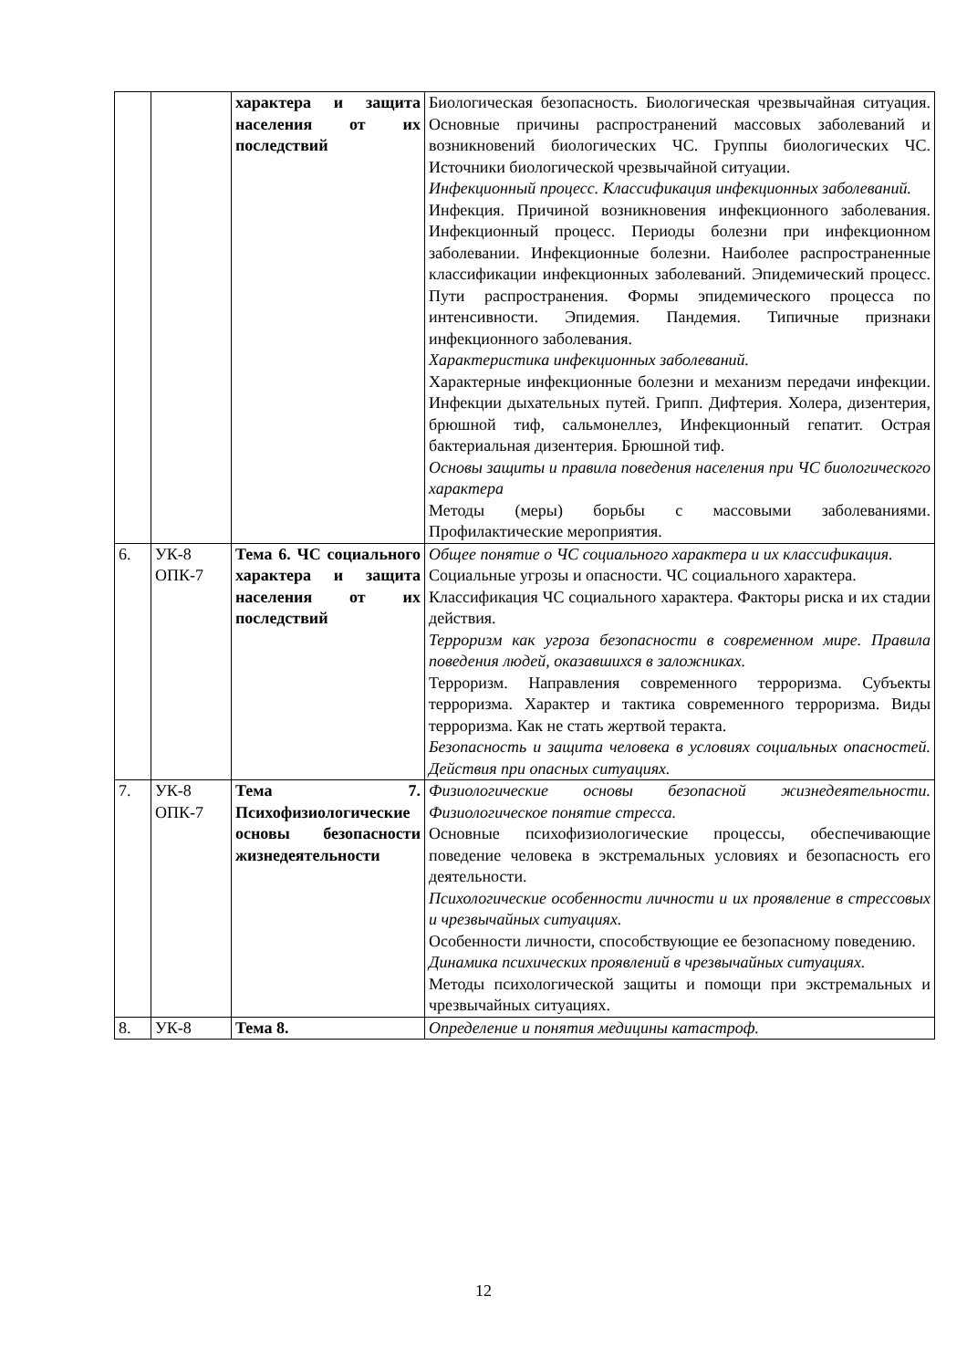| | | характера и защита населения от их последствий | Биологическая безопасность. Биологическая чрезвычайная ситуация. Основные причины распространений массовых заболеваний и возникновений биологических ЧС. Группы биологических ЧС. Источники биологической чрезвычайной ситуации. Инфекционный процесс. Классификация инфекционных заболеваний. Инфекция. Причиной возникновения инфекционного заболевания. Инфекционный процесс. Периоды болезни при инфекционном заболевании. Инфекционные болезни. Наиболее распространенные классификации инфекционных заболеваний. Эпидемический процесс. Пути распространения. Формы эпидемического процесса по интенсивности. Эпидемия. Пандемия. Типичные признаки инфекционного заболевания. Характеристика инфекционных заболеваний. Характерные инфекционные болезни и механизм передачи инфекции. Инфекции дыхательных путей. Грипп. Дифтерия. Холера, дизентерия, брюшной тиф, сальмонеллез, Инфекционный гепатит. Острая бактериальная дизентерия. Брюшной тиф. Основы защиты и правила поведения населения при ЧС биологического характера Методы (меры) борьбы с массовыми заболеваниями. Профилактические мероприятия. |
| 6. | УК-8 ОПК-7 | Тема 6. ЧС социального характера и защита населения от их последствий | Общее понятие о ЧС социального характера и их классификация. Социальные угрозы и опасности. ЧС социального характера. Классификация ЧС социального характера. Факторы риска и их стадии действия. Терроризм как угроза безопасности в современном мире. Правила поведения людей, оказавшихся в заложниках. Терроризм. Направления современного терроризма. Субъекты терроризма. Характер и тактика современного терроризма. Виды терроризма. Как не стать жертвой теракта. Безопасность и защита человека в условиях социальных опасностей. Действия при опасных ситуациях. |
| 7. | УК-8 ОПК-7 | Тема 7. Психофизиологические основы безопасности жизнедеятельности | Физиологические основы безопасной жизнедеятельности. Физиологическое понятие стресса. Основные психофизиологические процессы, обеспечивающие поведение человека в экстремальных условиях и безопасность его деятельности. Психологические особенности личности и их проявление в стрессовых и чрезвычайных ситуациях. Особенности личности, способствующие ее безопасному поведению. Динамика психических проявлений в чрезвычайных ситуациях. Методы психологической защиты и помощи при экстремальных и чрезвычайных ситуациях. |
| 8. | УК-8 | Тема 8. | Определение и понятия медицины катастроф. |
12